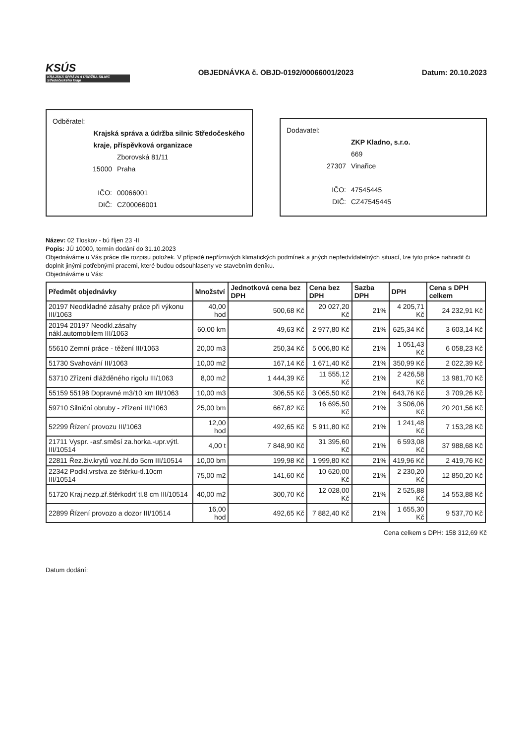KSÚS
KRAJSKÁ SPRÁVA A ÚDRŽBA SILNIC Středočeského kraje
OBJEDNÁVKA č. OBJD-0192/00066001/2023
Datum: 20.10.2023
Odběratel:
Krajská správa a údržba silnic Středočeského kraje, příspěvková organizace
Zborovská 81/11
15000 Praha
IČO: 00066001
DIČ: CZ00066001
Dodavatel:
ZKP Kladno, s.r.o.
669
27307 Vinařice
IČO: 47545445
DIČ: CZ47545445
Název: 02 Tloskov - bú říjen 23 -II
Popis: JÚ 10000, termín dodání do 31.10.2023
Objednáváme u Vás práce dle rozpisu položek. V případě nepříznivých klimatických podmínek a jiných nepředvídatelných situací, lze tyto práce nahradit či doplnit jinými potřebnými pracemi, které budou odsouhlaseny ve stavebním deníku.
Objednáváme u Vás:
| Předmět objednávky | Množství | Jednotková cena bez DPH | Cena bez DPH | Sazba DPH | DPH | Cena s DPH celkem |
| --- | --- | --- | --- | --- | --- | --- |
| 20197 Neodkladné zásahy práce při výkonu III/1063 | 40,00 hod | 500,68 Kč | 20 027,20 Kč | 21% | 4 205,71 Kč | 24 232,91 Kč |
| 20194 20197 Neodkl.zásahy nákl.automobilem III/1063 | 60,00 km | 49,63 Kč | 2 977,80 Kč | 21% | 625,34 Kč | 3 603,14 Kč |
| 55610 Zemní práce - těžení III/1063 | 20,00 m3 | 250,34 Kč | 5 006,80 Kč | 21% | 1 051,43 Kč | 6 058,23 Kč |
| 51730 Svahování III/1063 | 10,00 m2 | 167,14 Kč | 1 671,40 Kč | 21% | 350,99 Kč | 2 022,39 Kč |
| 53710 Zřízení dlážděného rigolu III/1063 | 8,00 m2 | 1 444,39 Kč | 11 555,12 Kč | 21% | 2 426,58 Kč | 13 981,70 Kč |
| 55159 55198 Dopravné m3/10 km III/1063 | 10,00 m3 | 306,55 Kč | 3 065,50 Kč | 21% | 643,76 Kč | 3 709,26 Kč |
| 59710 Silniční obruby - zřízení III/1063 | 25,00 bm | 667,82 Kč | 16 695,50 Kč | 21% | 3 506,06 Kč | 20 201,56 Kč |
| 52299 Řízení provozu III/1063 | 12,00 hod | 492,65 Kč | 5 911,80 Kč | 21% | 1 241,48 Kč | 7 153,28 Kč |
| 21711 Vyspr. -asf.směsí za.horka.-upr.výtl. III/10514 | 4,00 t | 7 848,90 Kč | 31 395,60 Kč | 21% | 6 593,08 Kč | 37 988,68 Kč |
| 22811 Řez.živ.krytů voz.hl.do 5cm III/10514 | 10,00 bm | 199,98 Kč | 1 999,80 Kč | 21% | 419,96 Kč | 2 419,76 Kč |
| 22342 Podkl.vrstva ze štěrku-tl.10cm III/10514 | 75,00 m2 | 141,60 Kč | 10 620,00 Kč | 21% | 2 230,20 Kč | 12 850,20 Kč |
| 51720 Kraj.nezp.zř.štěrkodrť tl.8 cm III/10514 | 40,00 m2 | 300,70 Kč | 12 028,00 Kč | 21% | 2 525,88 Kč | 14 553,88 Kč |
| 22899 Řízení provozo a dozor III/10514 | 16,00 hod | 492,65 Kč | 7 882,40 Kč | 21% | 1 655,30 Kč | 9 537,70 Kč |
Cena celkem s DPH: 158 312,69 Kč
Datum dodání: